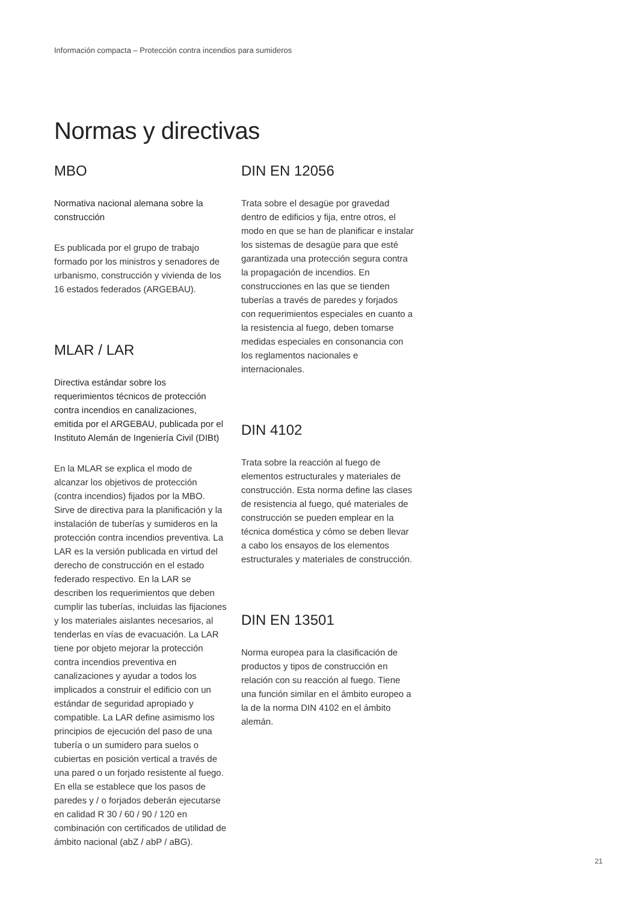Información compacta – Protección contra incendios para sumideros
Normas y directivas
MBO
Normativa nacional alemana sobre la construcción
Es publicada por el grupo de trabajo formado por los ministros y senadores de urbanismo, construcción y vivienda de los 16 estados federados (ARGEBAU).
MLAR / LAR
Directiva estándar sobre los requerimientos técnicos de protección contra incendios en canalizaciones, emitida por el ARGEBAU, publicada por el Instituto Alemán de Ingeniería Civil (DIBt)
En la MLAR se explica el modo de alcanzar los objetivos de protección (contra incendios) fijados por la MBO. Sirve de directiva para la planificación y la instalación de tuberías y sumideros en la protección contra incendios preventiva. La LAR es la versión publicada en virtud del derecho de construcción en el estado federado respectivo. En la LAR se describen los requerimientos que deben cumplir las tuberías, incluidas las fijaciones y los materiales aislantes necesarios, al tenderlas en vías de evacuación. La LAR tiene por objeto mejorar la protección contra incendios preventiva en canalizaciones y ayudar a todos los implicados a construir el edificio con un estándar de seguridad apropiado y compatible. La LAR define asimismo los principios de ejecución del paso de una tubería o un sumidero para suelos o cubiertas en posición vertical a través de una pared o un forjado resistente al fuego. En ella se establece que los pasos de paredes y / o forjados deberán ejecutarse en calidad R 30 / 60 / 90 / 120 en combinación con certificados de utilidad de ámbito nacional (abZ / abP / aBG).
DIN EN 12056
Trata sobre el desagüe por gravedad dentro de edificios y fija, entre otros, el modo en que se han de planificar e instalar los sistemas de desagüe para que esté garantizada una protección segura contra la propagación de incendios. En construcciones en las que se tienden tuberías a través de paredes y forjados con requerimientos especiales en cuanto a la resistencia al fuego, deben tomarse medidas especiales en consonancia con los reglamentos nacionales e internacionales.
DIN 4102
Trata sobre la reacción al fuego de elementos estructurales y materiales de construcción. Esta norma define las clases de resistencia al fuego, qué materiales de construcción se pueden emplear en la técnica doméstica y cómo se deben llevar a cabo los ensayos de los elementos estructurales y materiales de construcción.
DIN EN 13501
Norma europea para la clasificación de productos y tipos de construcción en relación con su reacción al fuego. Tiene una función similar en el ámbito europeo a la de la norma DIN 4102 en el ámbito alemán.
21